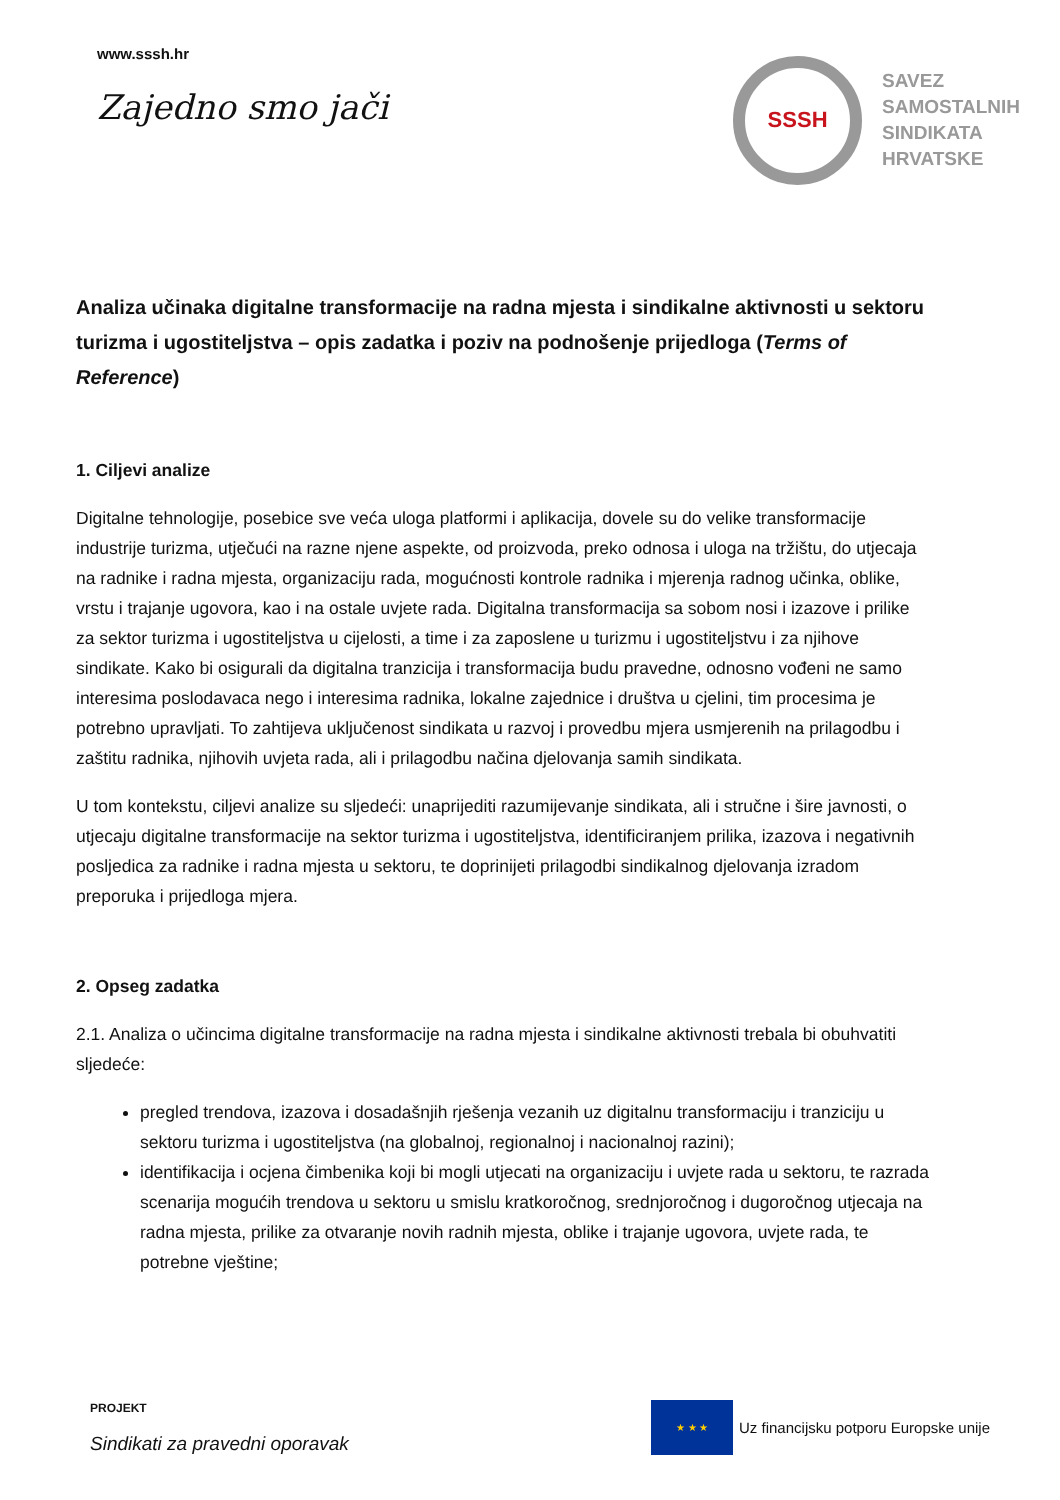www.sssh.hr
Zajedno smo jači
SSSH
SAVEZ
SAMOSTALNIH
SINDIKATA
HRVATSKE
Analiza učinaka digitalne transformacije na radna mjesta i sindikalne aktivnosti u sektoru turizma i ugostiteljstva – opis zadatka i poziv na podnošenje prijedloga (Terms of Reference)
1. Ciljevi analize
Digitalne tehnologije, posebice sve veća uloga platformi i aplikacija, dovele su do velike transformacije industrije turizma, utječući na razne njene aspekte, od proizvoda, preko odnosa i uloga na tržištu, do utjecaja na radnike i radna mjesta, organizaciju rada, mogućnosti kontrole radnika i mjerenja radnog učinka, oblike, vrstu i trajanje ugovora, kao i na ostale uvjete rada. Digitalna transformacija sa sobom nosi i izazove i prilike za sektor turizma i ugostiteljstva u cijelosti, a time i za zaposlene u turizmu i ugostiteljstvu i za njihove sindikate. Kako bi osigurali da digitalna tranzicija i transformacija budu pravedne, odnosno vođeni ne samo interesima poslodavaca nego i interesima radnika, lokalne zajednice i društva u cjelini, tim procesima je potrebno upravljati. To zahtijeva uključenost sindikata u razvoj i provedbu mjera usmjerenih na prilagodbu i zaštitu radnika, njihovih uvjeta rada, ali i prilagodbu načina djelovanja samih sindikata.
U tom kontekstu, ciljevi analize su sljedeći: unaprijediti razumijevanje sindikata, ali i stručne i šire javnosti, o utjecaju digitalne transformacije na sektor turizma i ugostiteljstva, identificiranjem prilika, izazova i negativnih posljedica za radnike i radna mjesta u sektoru, te doprinijeti prilagodbi sindikalnog djelovanja izradom preporuka i prijedloga mjera.
2. Opseg zadatka
2.1. Analiza o učincima digitalne transformacije na radna mjesta i sindikalne aktivnosti trebala bi obuhvatiti sljedeće:
pregled trendova, izazova i dosadašnjih rješenja vezanih uz digitalnu transformaciju i tranziciju u sektoru turizma i ugostiteljstva (na globalnoj, regionalnoj i nacionalnoj razini);
identifikacija i ocjena čimbenika koji bi mogli utjecati na organizaciju i uvjete rada u sektoru, te razrada scenarija mogućih trendova u sektoru u smislu kratkoročnog, srednjoročnog i dugoročnog utjecaja na radna mjesta, prilike za otvaranje novih radnih mjesta, oblike i trajanje ugovora, uvjete rada, te potrebne vještine;
PROJEKT
Sindikati za pravedni oporavak
★ ★ ★
Uz financijsku potporu Europske unije